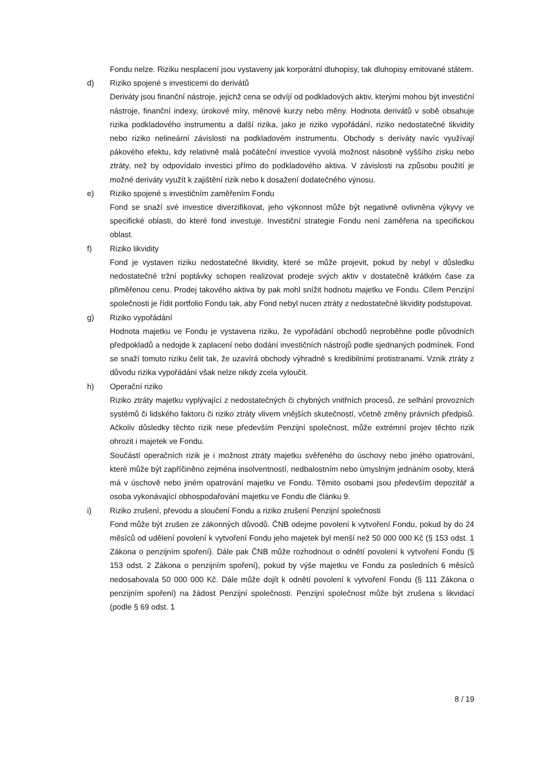Fondu nelze. Riziku nesplacení jsou vystaveny jak korporátní dluhopisy, tak dluhopisy emitované státem.
d) Riziko spojené s investicemi do derivátů
Deriváty jsou finanční nástroje, jejichž cena se odvíjí od podkladových aktiv, kterými mohou být investiční nástroje, finanční indexy, úrokové míry, měnové kurzy nebo měny. Hodnota derivátů v sobě obsahuje rizika podkladového instrumentu a další rizika, jako je riziko vypořádání, riziko nedostatečné likvidity nebo riziko nelineární závislosti na podkladovém instrumentu. Obchody s deriváty navíc využívají pákového efektu, kdy relativně malá počáteční investice vyvolá možnost násobně vyššího zisku nebo ztráty, než by odpovídalo investici přímo do podkladového aktiva. V závislosti na způsobu použití je možné deriváty využít k zajištění rizik nebo k dosažení dodatečného výnosu.
e) Riziko spojené s investičním zaměřením Fondu
Fond se snaží své investice diverzifikovat, jeho výkonnost může být negativně ovlivněna výkyvy ve specifické oblasti, do které fond investuje. Investiční strategie Fondu není zaměřena na specifickou oblast.
f) Riziko likvidity
Fond je vystaven riziku nedostatečné likvidity, které se může projevit, pokud by nebyl v důsledku nedostatečné tržní poptávky schopen realizovat prodeje svých aktiv v dostatečně krátkém čase za přiměřenou cenu. Prodej takového aktiva by pak mohl snížit hodnotu majetku ve Fondu. Cílem Penzijní společnosti je řídit portfolio Fondu tak, aby Fond nebyl nucen ztráty z nedostatečné likvidity podstupovat.
g) Riziko vypořádání
Hodnota majetku ve Fondu je vystavena riziku, že vypořádání obchodů neproběhne podle původních předpokladů a nedojde k zaplacení nebo dodání investičních nástrojů podle sjednaných podmínek. Fond se snaží tomuto riziku čelit tak, že uzavírá obchody výhradně s kredibilními protistranami. Vznik ztráty z důvodu rizika vypořádání však nelze nikdy zcela vyloučit.
h) Operační riziko
Riziko ztráty majetku vyplývající z nedostatečných či chybných vnitřních procesů, ze selhání provozních systémů či lidského faktoru či riziko ztráty vlivem vnějších skutečností, včetně změny právních předpisů. Ačkoliv důsledky těchto rizik nese především Penzijní společnost, může extrémní projev těchto rizik ohrozit i majetek ve Fondu.
Součástí operačních rizik je i možnost ztráty majetku svěřeného do úschovy nebo jiného opatrování, které může být zapříčiněno zejména insolventností, nedbalostním nebo úmyslným jednáním osoby, která má v úschově nebo jiném opatrování majetku ve Fondu. Těmito osobami jsou především depozitář a osoba vykonávající obhospodařování majetku ve Fondu dle článku 9.
i) Riziko zrušení, převodu a sloučení Fondu a riziko zrušení Penzijní společnosti
Fond může být zrušen ze zákonných důvodů. ČNB odejme povolení k vytvoření Fondu, pokud by do 24 měsíců od udělení povolení k vytvoření Fondu jeho majetek byl menší než 50 000 000 Kč (§ 153 odst. 1 Zákona o penzijním spoření). Dále pak ČNB může rozhodnout o odnětí povolení k vytvoření Fondu (§ 153 odst. 2 Zákona o penzijním spoření), pokud by výše majetku ve Fondu za posledních 6 měsíců nedosahovala 50 000 000 Kč. Dále může dojít k odnětí povolení k vytvoření Fondu (§ 111 Zákona o penzijním spoření) na žádost Penzijní společnosti. Penzijní společnost může být zrušena s likvidací (podle § 69 odst. 1
8 / 19